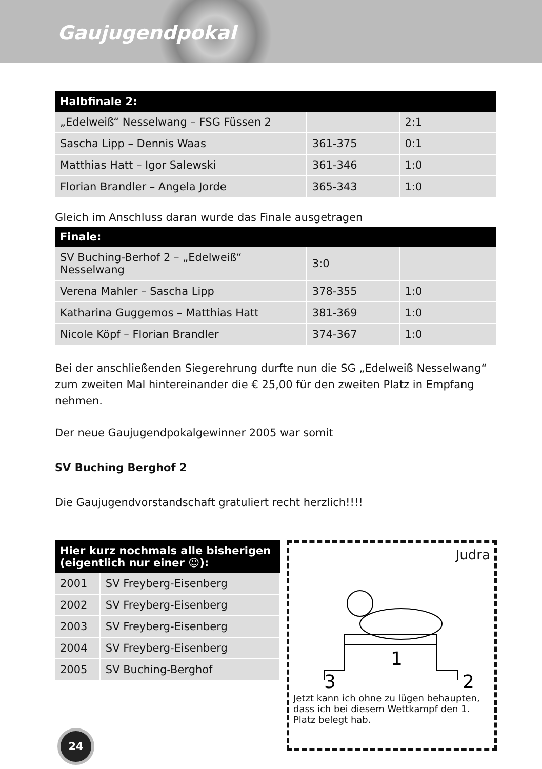Gaujugendpokal
| Halbfinale 2: | | |
| --- | --- | --- |
| „Edelweiß“ Nesselwang – FSG Füssen 2 | | 2:1 |
| Sascha Lipp – Dennis Waas | 361-375 | 0:1 |
| Matthias Hatt – Igor Salewski | 361-346 | 1:0 |
| Florian Brandler – Angela Jorde | 365-343 | 1:0 |
Gleich im Anschluss daran wurde das Finale ausgetragen
| Finale: | | |
| --- | --- | --- |
| SV Buching-Berhof 2 – „Edelweiß“ Nesselwang | 3:0 | |
| Verena Mahler – Sascha Lipp | 378-355 | 1:0 |
| Katharina Guggemos – Matthias Hatt | 381-369 | 1:0 |
| Nicole Köpf – Florian Brandler | 374-367 | 1:0 |
Bei der anschließenden Siegerehrung durfte nun die SG „Edelweiß Nesselwang“ zum zweiten Mal hintereinander die € 25,00 für den zweiten Platz in Empfang nehmen.
Der neue Gaujugendpokalgewinner 2005 war somit
SV Buching Berghof 2
Die Gaujugendvorstandschaft gratuliert recht herzlich!!!!
| Hier kurz nochmals alle bisherigen (eigentlich nur einer ☺): | |
| --- | --- |
| 2001 | SV Freyberg-Eisenberg |
| 2002 | SV Freyberg-Eisenberg |
| 2003 | SV Freyberg-Eisenberg |
| 2004 | SV Freyberg-Eisenberg |
| 2005 | SV Buching-Berghof |
Judra
1
3
2
Jetzt kann ich ohne zu lügen behaupten, dass ich bei diesem Wettkampf den 1. Platz belegt hab.
24